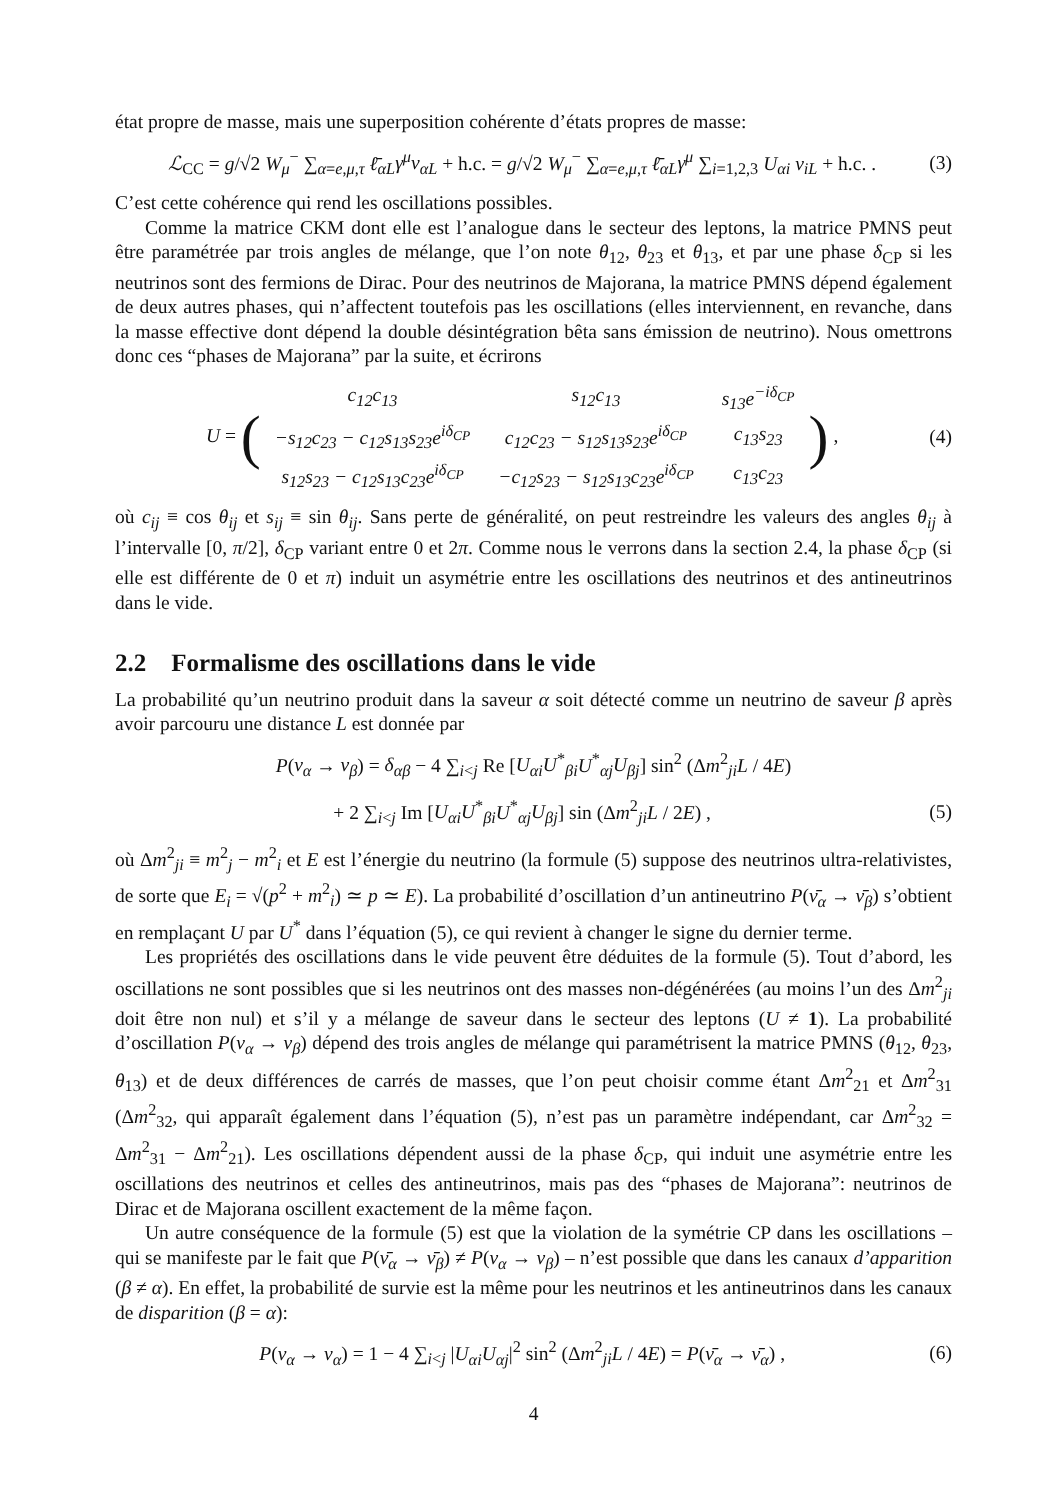état propre de masse, mais une superposition cohérente d’états propres de masse:
ℒ<sub>CC</sub> = g/√2 W<sub>μ</sub><sup>−</sup> ∑<sub>α=e,μ,τ</sub> ℓ̄<sub>αL</sub>γ<sup>μ</sup>ν<sub>αL</sub> + h.c. = g/√2 W<sub>μ</sub><sup>−</sup> ∑<sub>α=e,μ,τ</sub> ℓ̄<sub>αL</sub>γ<sup>μ</sup> ∑<sub>i=1,2,3</sub> U<sub>αi</sub> ν<sub>iL</sub> + h.c. .
(3)
C’est cette cohérence qui rend les oscillations possibles.
Comme la matrice CKM dont elle est l’analogue dans le secteur des leptons, la matrice PMNS peut être paramétrée par trois angles de mélange, que l’on note θ<sub>12</sub>, θ<sub>23</sub> et θ<sub>13</sub>, et par une phase δ<sub>CP</sub> si les neutrinos sont des fermions de Dirac. Pour des neutrinos de Majorana, la matrice PMNS dépend également de deux autres phases, qui n’affectent toutefois pas les oscillations (elles interviennent, en revanche, dans la masse effective dont dépend la double désintégration bêta sans émission de neutrino). Nous omettrons donc ces “phases de Majorana” par la suite, et écrirons
U = (
| c<sub>12</sub>c<sub>13</sub> | s<sub>12</sub>c<sub>13</sub> | s<sub>13</sub>e<sup>−iδ<sub>CP</sub></sup> |
| −s<sub>12</sub>c<sub>23</sub> − c<sub>12</sub>s<sub>13</sub>s<sub>23</sub>e<sup>iδ<sub>CP</sub></sup> | c<sub>12</sub>c<sub>23</sub> − s<sub>12</sub>s<sub>13</sub>s<sub>23</sub>e<sup>iδ<sub>CP</sub></sup> | c<sub>13</sub>s<sub>23</sub> |
| s<sub>12</sub>s<sub>23</sub> − c<sub>12</sub>s<sub>13</sub>c<sub>23</sub>e<sup>iδ<sub>CP</sub></sup> | −c<sub>12</sub>s<sub>23</sub> − s<sub>12</sub>s<sub>13</sub>c<sub>23</sub>e<sup>iδ<sub>CP</sub></sup> | c<sub>13</sub>c<sub>23</sub> |
) ,
(4)
où c<sub>ij</sub> ≡ cos θ<sub>ij</sub> et s<sub>ij</sub> ≡ sin θ<sub>ij</sub>. Sans perte de généralité, on peut restreindre les valeurs des angles θ<sub>ij</sub> à l’intervalle [0, π/2], δ<sub>CP</sub> variant entre 0 et 2π. Comme nous le verrons dans la section 2.4, la phase δ<sub>CP</sub> (si elle est différente de 0 et π) induit un asymétrie entre les oscillations des neutrinos et des antineutrinos dans le vide.
2.2 Formalisme des oscillations dans le vide
La probabilité qu’un neutrino produit dans la saveur α soit détecté comme un neutrino de saveur β après avoir parcouru une distance L est donnée par
P(ν<sub>α</sub> → ν<sub>β</sub>) = δ<sub>αβ</sub> − 4 ∑<sub>i<j</sub> Re [U<sub>αi</sub>U<sup>*</sup><sub>βi</sub>U<sup>*</sup><sub>αj</sub>U<sub>βj</sub>] sin<sup>2</sup> (Δm<sup>2</sup><sub>ji</sub>L / 4E)
+ 2 ∑<sub>i<j</sub> Im [U<sub>αi</sub>U<sup>*</sup><sub>βi</sub>U<sup>*</sup><sub>αj</sub>U<sub>βj</sub>] sin (Δm<sup>2</sup><sub>ji</sub>L / 2E) ,
(5)
où Δm<sup>2</sup><sub>ji</sub> ≡ m<sup>2</sup><sub>j</sub> − m<sup>2</sup><sub>i</sub> et E est l’énergie du neutrino (la formule (5) suppose des neutrinos ultra-relativistes, de sorte que E<sub>i</sub> = √(p<sup>2</sup> + m<sup>2</sup><sub>i</sub>) ≃ p ≃ E). La probabilité d’oscillation d’un antineutrino P(ν̄<sub>α</sub> → ν̄<sub>β</sub>) s’obtient en remplaçant U par U<sup>*</sup> dans l’équation (5), ce qui revient à changer le signe du dernier terme.
Les propriétés des oscillations dans le vide peuvent être déduites de la formule (5). Tout d’abord, les oscillations ne sont possibles que si les neutrinos ont des masses non-dégénérées (au moins l’un des Δm<sup>2</sup><sub>ji</sub> doit être non nul) et s’il y a mélange de saveur dans le secteur des leptons (U ≠ 1). La probabilité d’oscillation P(ν<sub>α</sub> → ν<sub>β</sub>) dépend des trois angles de mélange qui paramétrisent la matrice PMNS (θ<sub>12</sub>, θ<sub>23</sub>, θ<sub>13</sub>) et de deux différences de carrés de masses, que l’on peut choisir comme étant Δm<sup>2</sup><sub>21</sub> et Δm<sup>2</sup><sub>31</sub> (Δm<sup>2</sup><sub>32</sub>, qui apparaît également dans l’équation (5), n’est pas un paramètre indépendant, car Δm<sup>2</sup><sub>32</sub> = Δm<sup>2</sup><sub>31</sub> − Δm<sup>2</sup><sub>21</sub>). Les oscillations dépendent aussi de la phase δ<sub>CP</sub>, qui induit une asymétrie entre les oscillations des neutrinos et celles des antineutrinos, mais pas des “phases de Majorana”: neutrinos de Dirac et de Majorana oscillent exactement de la même façon.
Un autre conséquence de la formule (5) est que la violation de la symétrie CP dans les oscillations – qui se manifeste par le fait que P(ν̄<sub>α</sub> → ν̄<sub>β</sub>) ≠ P(ν<sub>α</sub> → ν<sub>β</sub>) – n’est possible que dans les canaux d’apparition (β ≠ α). En effet, la probabilité de survie est la même pour les neutrinos et les antineutrinos dans les canaux de disparition (β = α):
P(ν<sub>α</sub> → ν<sub>α</sub>) = 1 − 4 ∑<sub>i<j</sub> |U<sub>αi</sub>U<sub>αj</sub>|<sup>2</sup> sin<sup>2</sup> (Δm<sup>2</sup><sub>ji</sub>L / 4E) = P(ν̄<sub>α</sub> → ν̄<sub>α</sub>) ,
(6)
4